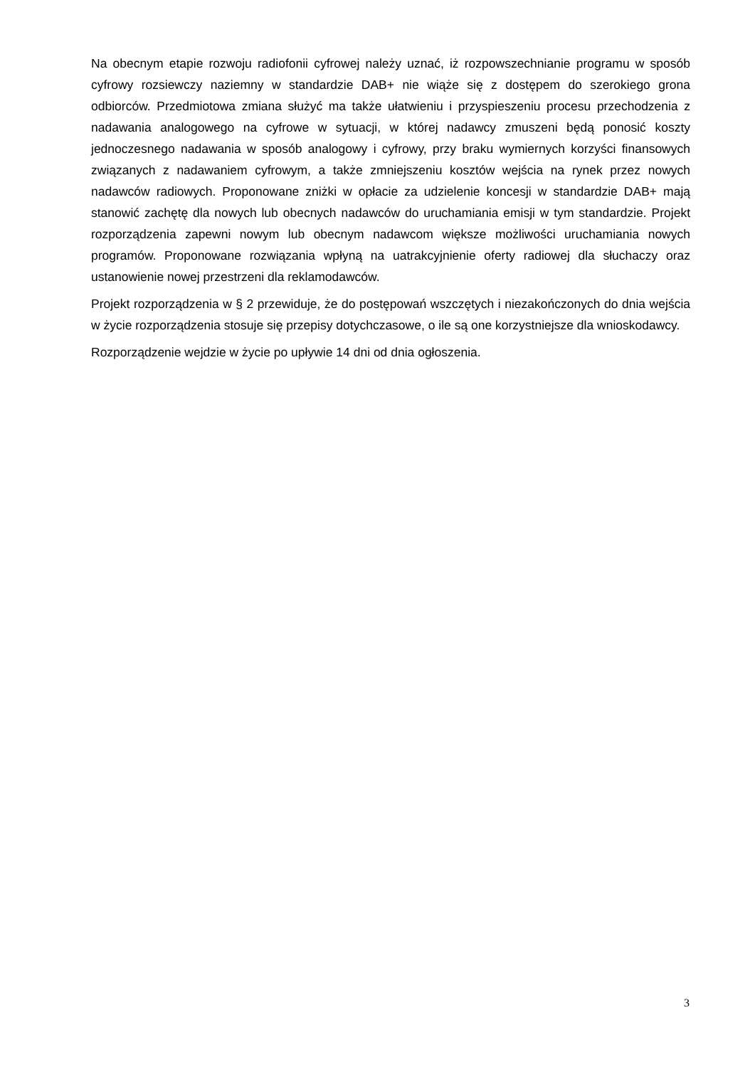Na obecnym etapie rozwoju radiofonii cyfrowej należy uznać, iż rozpowszechnianie programu w sposób cyfrowy rozsiewczy naziemny w standardzie DAB+ nie wiąże się z dostępem do szerokiego grona odbiorców. Przedmiotowa zmiana służyć ma także ułatwieniu i przyspieszeniu procesu przechodzenia z nadawania analogowego na cyfrowe w sytuacji, w której nadawcy zmuszeni będą ponosić koszty jednoczesnego nadawania w sposób analogowy i cyfrowy, przy braku wymiernych korzyści finansowych związanych z nadawaniem cyfrowym, a także zmniejszeniu kosztów wejścia na rynek przez nowych nadawców radiowych. Proponowane zniżki w opłacie za udzielenie koncesji w standardzie DAB+ mają stanowić zachętę dla nowych lub obecnych nadawców do uruchamiania emisji w tym standardzie. Projekt rozporządzenia zapewni nowym lub obecnym nadawcom większe możliwości uruchamiania nowych programów. Proponowane rozwiązania wpłyną na uatrakcyjnienie oferty radiowej dla słuchaczy oraz ustanowienie nowej przestrzeni dla reklamodawców.
Projekt rozporządzenia w § 2 przewiduje, że do postępowań wszczętych i niezakończonych do dnia wejścia w życie rozporządzenia stosuje się przepisy dotychczasowe, o ile są one korzystniejsze dla wnioskodawcy.
Rozporządzenie wejdzie w życie po upływie 14 dni od dnia ogłoszenia.
3